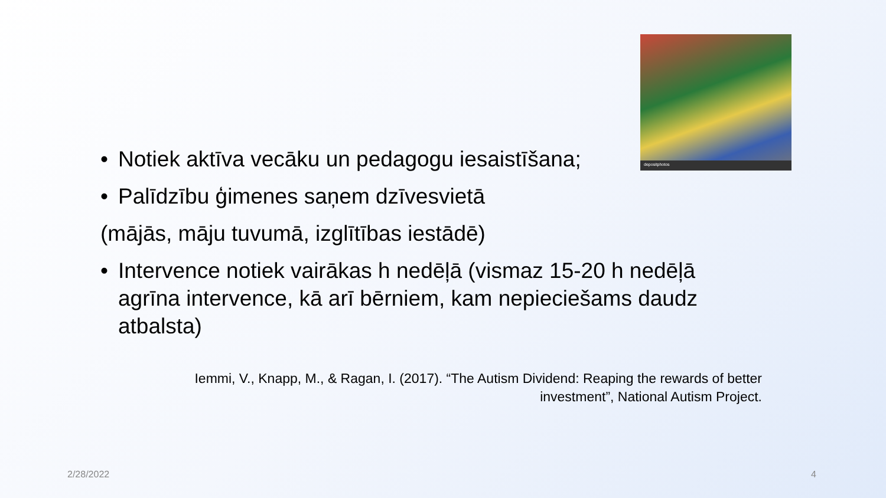depositphotos
• Notiek aktīva vecāku un pedagogu iesaistīšana;
• Palīdzību ģimenes saņem dzīvesvietā
(mājās, māju tuvumā, izglītības iestādē)
• Intervence notiek vairākas h nedēļā (vismaz 15-20 h nedēļā agrīna intervence, kā arī bērniem, kam nepieciešams daudz atbalsta)
Iemmi, V., Knapp, M., & Ragan, I. (2017). “The Autism Dividend: Reaping the rewards of better investment”, National Autism Project.
2/28/2022 4